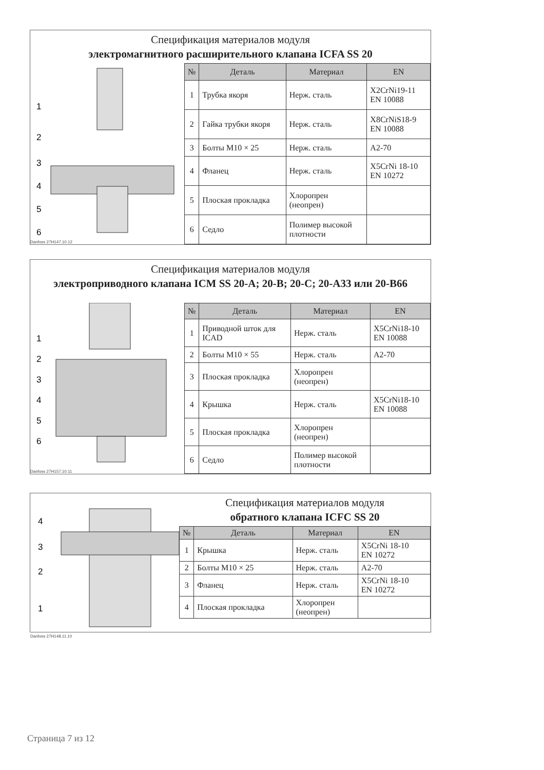Спецификация материалов модуля
электромагнитного расширительного клапана ICFA SS 20
1
2
3
4
5
6
Danfoss 27H147.10.12
| № | Деталь | Материал | EN |
| --- | --- | --- | --- |
| 1 | Трубка якоря | Нерж. сталь | X2CrNi19-11 EN 10088 |
| 2 | Гайка трубки якоря | Нерж. сталь | X8CrNiS18-9 EN 10088 |
| 3 | Болты M10 × 25 | Нерж. сталь | A2-70 |
| 4 | Фланец | Нерж. сталь | X5CrNi 18-10 EN 10272 |
| 5 | Плоская прокладка | Хлоропрен (неопрен) | |
| 6 | Седло | Полимер высокой плотности | |
Спецификация материалов модуля
электроприводного клапана ICM SS 20-A; 20-B; 20-C; 20-A33 или 20-B66
1
2
3
4
5
6
Danfoss 27H157.10.11
| № | Деталь | Материал | EN |
| --- | --- | --- | --- |
| 1 | Приводной шток для ICAD | Нерж. сталь | X5CrNi18-10 EN 10088 |
| 2 | Болты M10 × 55 | Нерж. сталь | A2-70 |
| 3 | Плоская прокладка | Хлоропрен (неопрен) | |
| 4 | Крышка | Нерж. сталь | X5CrNi18-10 EN 10088 |
| 5 | Плоская прокладка | Хлоропрен (неопрен) | |
| 6 | Седло | Полимер высокой плотности | |
4
3
2
1
Danfoss 27H148.11.10
Спецификация материалов модуля
обратного клапана ICFC SS 20
| № | Деталь | Материал | EN |
| --- | --- | --- | --- |
| 1 | Крышка | Нерж. сталь | X5CrNi 18-10 EN 10272 |
| 2 | Болты M10 × 25 | Нерж. сталь | A2-70 |
| 3 | Фланец | Нерж. сталь | X5CrNi 18-10 EN 10272 |
| 4 | Плоская прокладка | Хлоропрен (неопрен) | |
Страница 7 из 12